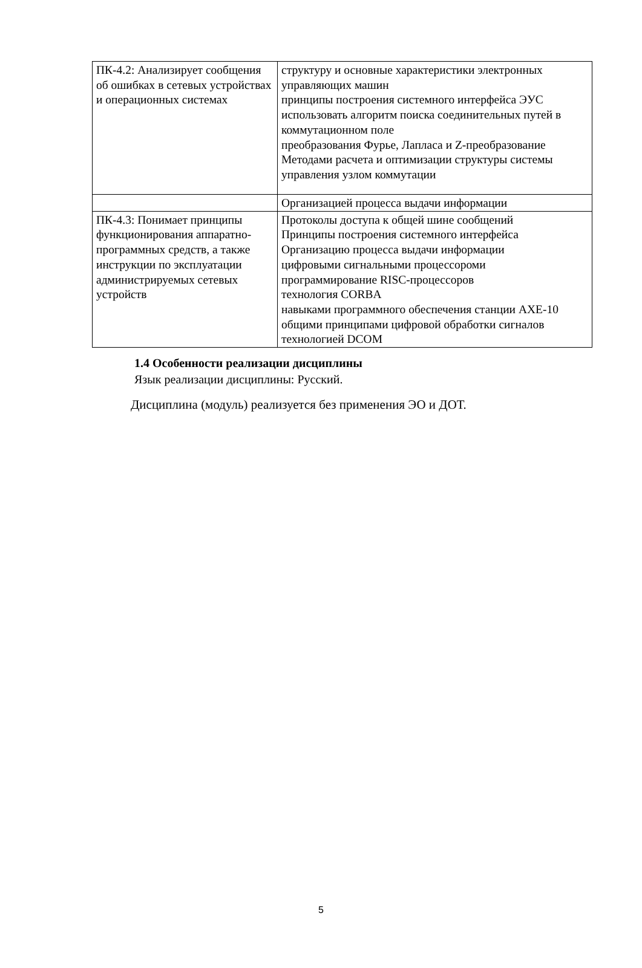| ПК-4.2: Анализирует сообщения об ошибках в сетевых устройствах и операционных системах | структуру и основные характеристики электронных управляющих машин принципы построения системного интерфейса ЭУС использовать алгоритм поиска соединительных путей в коммутационном поле преобразования Фурье, Лапласа и Z-преобразование Методами расчета и оптимизации структуры системы управления узлом коммутации |
| | Организацией процесса выдачи информации |
| ПК-4.3: Понимает принципы функционирования аппаратно-программных средств, а также инструкции по эксплуатации администрируемых сетевых устройств | Протоколы доступа к общей шине сообщений Принципы построения системного интерфейса Организацию процесса выдачи информации цифровыми сигнальными процессороми программирование RISC-процессоров технология CORBA навыками программного обеспечения станции AXE-10 общими принципами цифровой обработки сигналов технологией DCOM |
1.4 Особенности реализации дисциплины
Язык реализации дисциплины: Русский.
Дисциплина (модуль) реализуется без применения ЭО и ДОТ.
5